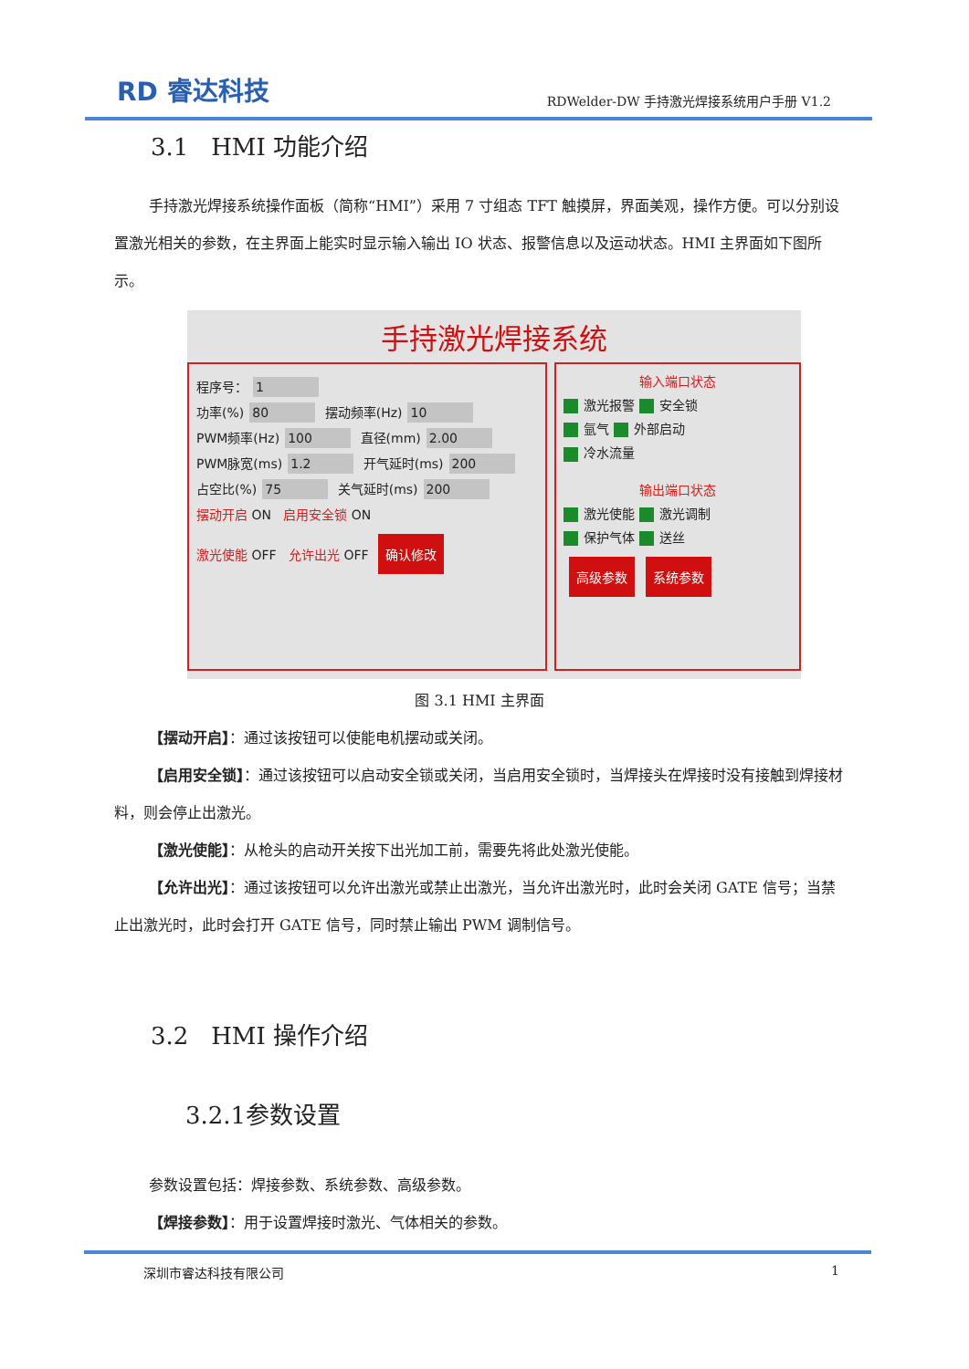RD 睿达科技 RDWelder-DW 手持激光焊接系统用户手册 V1.2
3.1 HMI 功能介绍
手持激光焊接系统操作面板（简称“HMI”）采用 7 寸组态 TFT 触摸屏，界面美观，操作方便。可以分别设置激光相关的参数，在主界面上能实时显示输入输出 IO 状态、报警信息以及运动状态。HMI 主界面如下图所示。
手持激光焊接系统
程序号： 1
功率(%) 80 摆动频率(Hz) 10
PWM频率(Hz) 100 直径(mm) 2.00
PWM脉宽(ms) 1.2 开气延时(ms) 200
占空比(%) 75 关气延时(ms) 200
摆动开启 ON 启用安全锁 ON
激光使能 OFF 允许出光 OFF 确认修改
输入端口状态
激光报警 安全锁
氩气 外部启动
冷水流量
输出端口状态
激光使能 激光调制
保护气体 送丝
高级参数 系统参数
图 3.1 HMI 主界面
【摆动开启】：通过该按钮可以使能电机摆动或关闭。
【启用安全锁】：通过该按钮可以启动安全锁或关闭，当启用安全锁时，当焊接头在焊接时没有接触到焊接材料，则会停止出激光。
【激光使能】：从枪头的启动开关按下出光加工前，需要先将此处激光使能。
【允许出光】：通过该按钮可以允许出激光或禁止出激光，当允许出激光时，此时会关闭 GATE 信号；当禁止出激光时，此时会打开 GATE 信号，同时禁止输出 PWM 调制信号。
3.2 HMI 操作介绍
3.2.1参数设置
参数设置包括：焊接参数、系统参数、高级参数。
【焊接参数】：用于设置焊接时激光、气体相关的参数。
深圳市睿达科技有限公司 1